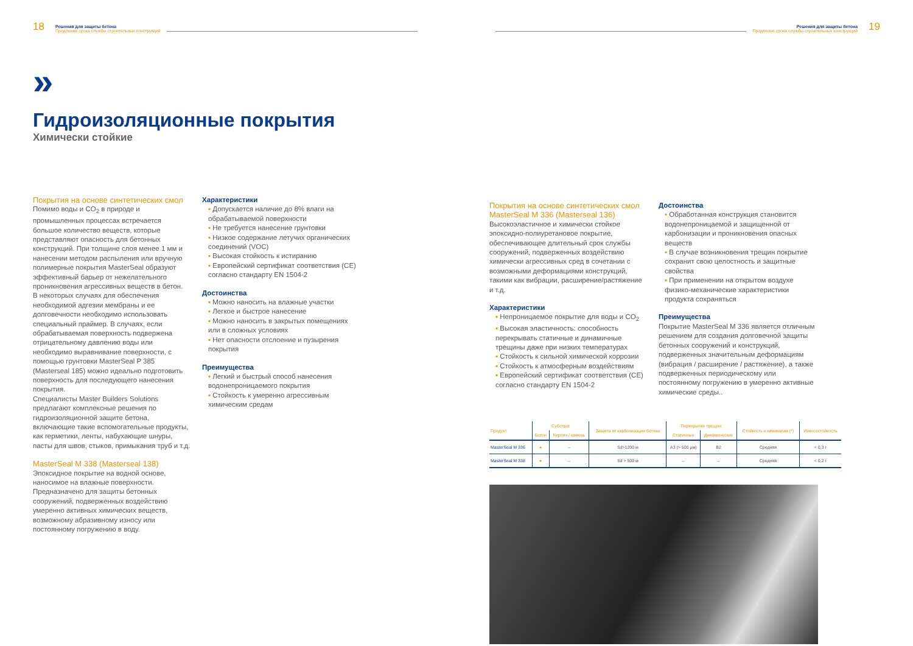18
Решения для защиты бетона
Продление срока службы строительных конструкций
»
Гидроизоляционные покрытия
Химически стойкие
Покрытия на основе синтетических смол
Помимо воды и CO<sub>2</sub> в природе и промышленных процессах встречается большое количество веществ, которые представляют опасность для бетонных конструкций. При толщине слоя менее 1 мм и нанесении методом распыления или вручную полимерные покрытия MasterSeal образуют эффективный барьер от нежелательного проникновения агрессивных веществ в бетон.
В некоторых случаях для обеспечения необходимой адгезии мембраны и ее долговечности необходимо использовать специальный праймер. В случаях, если обрабатываемая поверхность подвержена отрицательному давлению воды или необходимо выравнивание поверхности, с помощью грунтовки MasterSeal P 385 (Masterseal 185) можно идеально подготовить поверхность для последующего нанесения покрытия.
Специалисты Master Builders Solutions предлагают комплексные решения по гидроизоляционной защите бетона, включающие такие вспомогательные продукты, как герметики, ленты, набухающие шнуры, пасты для швов, стыков, примыкания труб и т.д.
MasterSeal M 338 (Masterseal 138)
Эпоксидное покрытие на водной основе, наносимое на влажные поверхности. Предназначено для защиты бетонных сооружений, подверженных воздействию умеренно активных химических веществ, возможному абразивному износу или постоянному погружению в воду.
Характеристики
▪ Допускается наличие до 8% влаги на обрабатываемой поверхности
▪ Не требуется нанесение грунтовки
▪ Низкое содержание летучих органических соединений (VOC)
▪ Высокая стойкость к истиранию
▪ Европейский сертификат соответствия (CE) согласно стандарту EN 1504-2
Достоинства
▪ Можно наносить на влажные участки
▪ Легкое и быстрое нанесение
▪ Можно наносить в закрытых помещениях или в сложных условиях
▪ Нет опасности отслоение и пузырения покрытия
Преимущества
▪ Легкий и быстрый способ нанесения водонепроницаемого покрытия
▪ Стойкость к умеренно агрессивным химическим средам
Решения для защиты бетона
Продление срока службы строительных конструкций
19
Покрытия на основе синтетических смол MasterSeal M 336 (Masterseal 136)
Высокоэластичное и химически стойкое эпоксидно-полиуретановое покрытие, обеспечивающее длительный срок службы сооружений, подверженных воздействию химически агрессивных сред в сочетании с возможными деформациями конструкций, такими как вибрации, расширение/растяжение и т.д.
Характеристики
▪ Непроницаемое покрытие для воды и CO<sub>2</sub>
▪ Высокая эластичность: способность перекрывать статичные и динамичные трещины даже при низких температурах
▪ Стойкость к сильной химической коррозии
▪ Стойкость к атмосферным воздействиям
▪ Европейский сертификат соответствия (CE) согласно стандарту EN 1504-2
Достоинства
▪ Обработанная конструкция становится водонепроницаемой и защищенной от карбонизации и проникновения опасных веществ
▪ В случае возникновения трещин покрытие сохранит свою целостность и защитные свойства
▪ При применении на открытом воздухе физико-механические характеристики продукта сохраняться
Преимущества
Покрытие MasterSeal M 336 является отличным решением для создания долговечной защиты бетонных сооружений и конструкций, подверженных значительным деформациям (вибрация / расширение / растяжение), а также подверженных периодическому или постоянному погружению в умеренно активные химические среды..
| Продукт | Субстрат | | Защита от карбонизации бетона | Перекрытие трещин: | | Стойкость к химикатам (*) | Износостойкость |
| --- | --- | --- | --- | --- | --- | --- | --- |
| | Бетон | Кирпич / камень | | Статичные | Динамические | | |
| MasterSeal M 336 | ● | – | Sd>1200 м | A3 (> 500 μм) | B2 | Средняя | < 0,3 г |
| MasterSeal M 338 | ● | – | Sd > 500 м | – | – | Средняя | < 0,2 г |